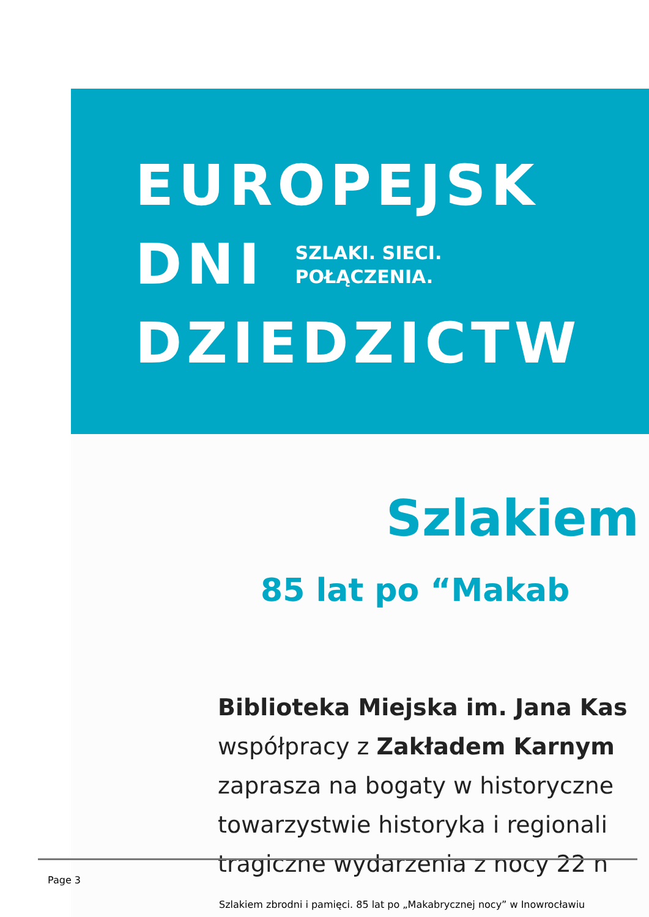EUROPEJSK
DNI
SZLAKI. SIECI.
POŁĄCZENIA.
DZIEDZICTW
Szlakiem
85 lat po “Makab
Biblioteka Miejska im. Jana Kas
współpracy z Zakładem Karnym
zaprasza na bogaty w historyczne
towarzystwie historyka i regionali
tragiczne wydarzenia z nocy 22 n
Page 3
Szlakiem zbrodni i pamięci. 85 lat po „Makabrycznej nocy” w Inowrocławiu